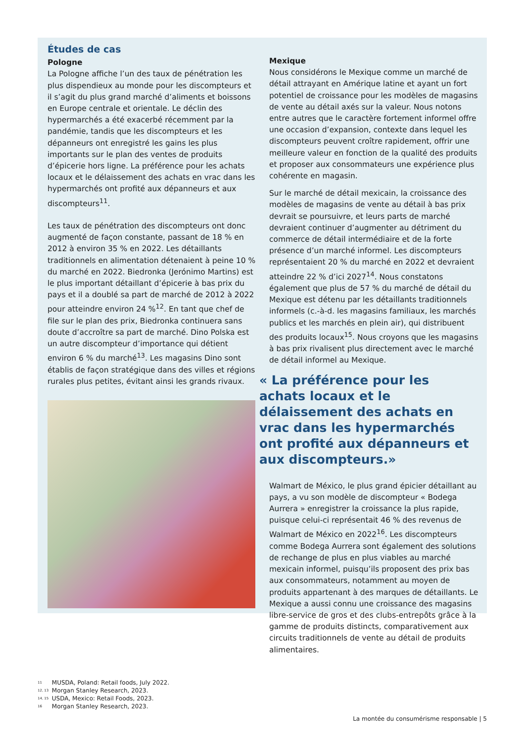Études de cas
Pologne
La Pologne affiche l’un des taux de pénétration les plus dispendieux au monde pour les discompteurs et il s’agit du plus grand marché d’aliments et boissons en Europe centrale et orientale. Le déclin des hypermarchés a été exacerbé récemment par la pandémie, tandis que les discompteurs et les dépanneurs ont enregistré les gains les plus importants sur le plan des ventes de produits d’épicerie hors ligne. La préférence pour les achats locaux et le délaissement des achats en vrac dans les hypermarchés ont profité aux dépanneurs et aux discompteurs<sup>11</sup>.
Les taux de pénétration des discompteurs ont donc augmenté de façon constante, passant de 18 % en 2012 à environ 35 % en 2022. Les détaillants traditionnels en alimentation détenaient à peine 10 % du marché en 2022. Biedronka (Jerónimo Martins) est le plus important détaillant d’épicerie à bas prix du pays et il a doublé sa part de marché de 2012 à 2022 pour atteindre environ 24 %<sup>12</sup>. En tant que chef de file sur le plan des prix, Biedronka continuera sans doute d’accroître sa part de marché. Dino Polska est un autre discompteur d’importance qui détient environ 6 % du marché<sup>13</sup>. Les magasins Dino sont établis de façon stratégique dans des villes et régions rurales plus petites, évitant ainsi les grands rivaux.
Mexique
Nous considérons le Mexique comme un marché de détail attrayant en Amérique latine et ayant un fort potentiel de croissance pour les modèles de magasins de vente au détail axés sur la valeur. Nous notons entre autres que le caractère fortement informel offre une occasion d’expansion, contexte dans lequel les discompteurs peuvent croître rapidement, offrir une meilleure valeur en fonction de la qualité des produits et proposer aux consommateurs une expérience plus cohérente en magasin.
Sur le marché de détail mexicain, la croissance des modèles de magasins de vente au détail à bas prix devrait se poursuivre, et leurs parts de marché devraient continuer d’augmenter au détriment du commerce de détail intermédiaire et de la forte présence d’un marché informel. Les discompteurs représentaient 20 % du marché en 2022 et devraient atteindre 22 % d’ici 2027<sup>14</sup>. Nous constatons également que plus de 57 % du marché de détail du Mexique est détenu par les détaillants traditionnels informels (c.-à-d. les magasins familiaux, les marchés publics et les marchés en plein air), qui distribuent des produits locaux<sup>15</sup>. Nous croyons que les magasins à bas prix rivalisent plus directement avec le marché de détail informel au Mexique.
« La préférence pour les achats locaux et le délaissement des achats en vrac dans les hypermarchés ont profité aux dépanneurs et aux discompteurs.»
Walmart de México, le plus grand épicier détaillant au pays, a vu son modèle de discompteur « Bodega Aurrera » enregistrer la croissance la plus rapide, puisque celui-ci représentait 46 % des revenus de Walmart de México en 2022<sup>16</sup>. Les discompteurs comme Bodega Aurrera sont également des solutions de rechange de plus en plus viables au marché mexicain informel, puisqu’ils proposent des prix bas aux consommateurs, notamment au moyen de produits appartenant à des marques de détaillants. Le Mexique a aussi connu une croissance des magasins libre-service de gros et des clubs-entrepôts grâce à la gamme de produits distincts, comparativement aux circuits traditionnels de vente au détail de produits alimentaires.
11 MUSDA, Poland: Retail foods, July 2022.
12, 13 Morgan Stanley Research, 2023.
14, 15 USDA, Mexico: Retail Foods, 2023.
16 Morgan Stanley Research, 2023.
La montée du consumérisme responsable | 5